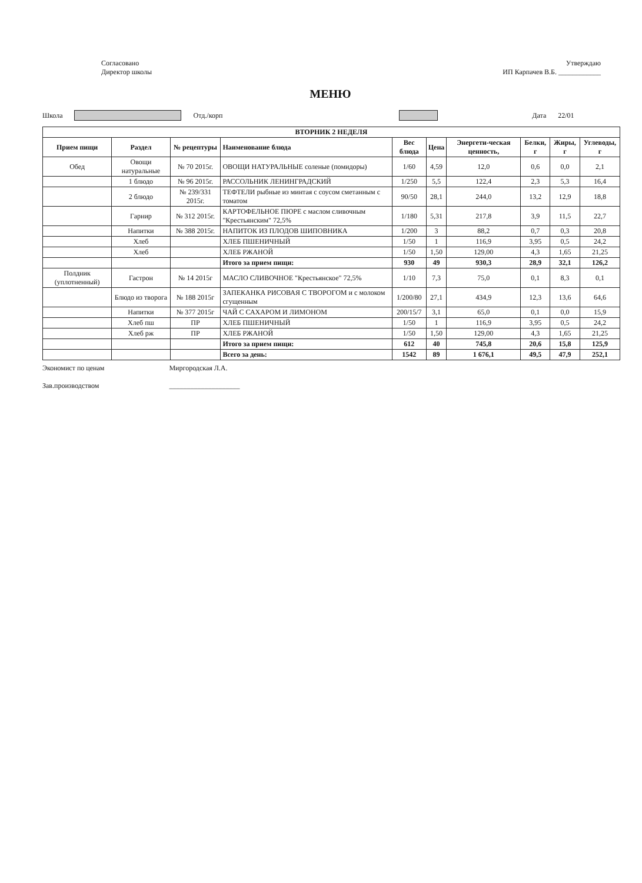Согласовано
Директор школы
Утверждаю
ИП Карпачев В.Б. ____________
МЕНЮ
Школа Отд./корп Дата 22/01
| ВТОРНИК 2 НЕДЕЛЯ | | | | | | | | | |
| --- | --- | --- | --- | --- | --- | --- | --- | --- | --- |
| Прием пищи | Раздел | № рецептуры | Наименование блюда | Вес блюда | Цена | Энергети-ческая ценность, | Белки, г | Жиры, г | Углеводы, г |
| Обед | Овощи натуральные | № 70 2015г. | ОВОЩИ НАТУРАЛЬНЫЕ соленые (помидоры) | 1/60 | 4,59 | 12,0 | 0,6 | 0,0 | 2,1 |
| | 1 блюдо | № 96 2015г. | РАССОЛЬНИК ЛЕНИНГРАДСКИЙ | 1/250 | 5,5 | 122,4 | 2,3 | 5,3 | 16,4 |
| | 2 блюдо | № 239/331 2015г. | ТЕФТЕЛИ рыбные из минтая с соусом сметанным с томатом | 90/50 | 28,1 | 244,0 | 13,2 | 12,9 | 18,8 |
| | Гарнир | № 312 2015г. | КАРТОФЕЛЬНОЕ ПЮРЕ с маслом сливочным "Крестьянским" 72,5% | 1/180 | 5,31 | 217,8 | 3,9 | 11,5 | 22,7 |
| | Напитки | № 388 2015г. | НАПИТОК ИЗ ПЛОДОВ ШИПОВНИКА | 1/200 | 3 | 88,2 | 0,7 | 0,3 | 20,8 |
| | Хлеб | | ХЛЕБ ПШЕНИЧНЫЙ | 1/50 | 1 | 116,9 | 3,95 | 0,5 | 24,2 |
| | Хлеб | | ХЛЕБ РЖАНОЙ | 1/50 | 1,50 | 129,00 | 4,3 | 1,65 | 21,25 |
| | | | Итого за прием пищи: | 930 | 49 | 930,3 | 28,9 | 32,1 | 126,2 |
| Полдник (уплотненный) | Гастрон | № 14 2015г | МАСЛО СЛИВОЧНОЕ "Крестьянское" 72,5% | 1/10 | 7,3 | 75,0 | 0,1 | 8,3 | 0,1 |
| | Блюдо из творога | № 188 2015г | ЗАПЕКАНКА РИСОВАЯ С ТВОРОГОМ и с молоком сгущенным | 1/200/80 | 27,1 | 434,9 | 12,3 | 13,6 | 64,6 |
| | Напитки | № 377 2015г | ЧАЙ С САХАРОМ И ЛИМОНОМ | 200/15/7 | 3,1 | 65,0 | 0,1 | 0,0 | 15,9 |
| | Хлеб пш | ПР | ХЛЕБ ПШЕНИЧНЫЙ | 1/50 | 1 | 116,9 | 3,95 | 0,5 | 24,2 |
| | Хлеб рж | ПР | ХЛЕБ РЖАНОЙ | 1/50 | 1,50 | 129,00 | 4,3 | 1,65 | 21,25 |
| | | | Итого за прием пищи: | 612 | 40 | 745,8 | 20,6 | 15,8 | 125,9 |
| | | | Всего за день: | 1542 | 89 | 1 676,1 | 49,5 | 47,9 | 252,1 |
Экономист по ценам
Зав.производством
Миргородская Л.А.
____________________